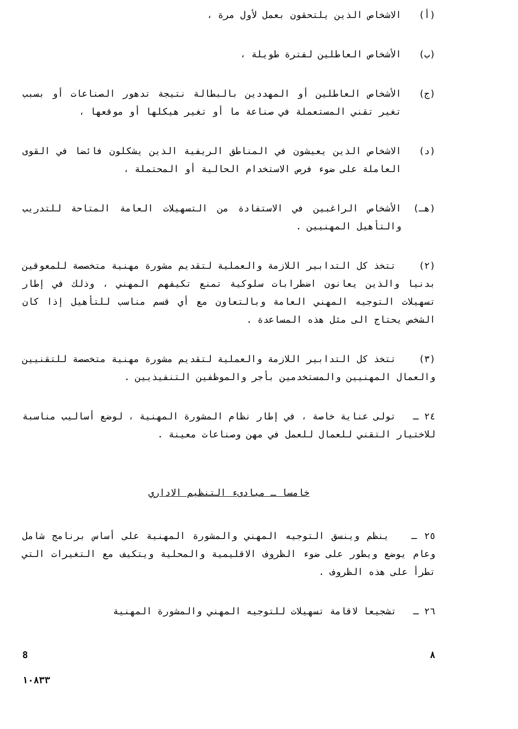(أ) الاشخاص الذين يلتحقون بعمل لأول مرة ،
(ب) الأشخاص العاطلين لفترة طويلة ،
(ج) الأشخاص العاطلين أو المهددين بالبطالة نتيجة تدهور الصناعات أو بسبب تغير تقني المستعملة في صناعة ما أو تغير هيكلها أو موقعها ،
(د) الاشخاص الذين يعيشون في المناطق الريفية الذين يشكلون فائضا في القوى العاملة على ضوء فرص الاستخدام الحالية أو المحتملة ،
(هـ) الأشخاص الراغبين في الاستفادة من التسهيلات العامة المتاحة للتدريب والتأهيل المهنيين .
(٢) تتخذ كل التدابير اللازمة والعملية لتقديم مشورة مهنية متخصصة للمعوقين بدنيا والذين يعانون اضطرابات سلوكية تمنع تكيفهم المهني ، وذلك في إطار تسهيلات التوجيه المهني العامة وبالتعاون مع أي قسم مناسب للتأهيل إذا كان الشخص يحتاج الى مثل هذه المساعدة .
(٣) تتخذ كل التدابير اللازمة والعملية لتقديم مشورة مهنية متخصصة للتقنيين والعمال المهنيين والمستخدمين بأجر والموظفين التنفيذيين .
٢٤ ـ تولى عناية خاصة ، في إطار نظام المشورة المهنية ، لوضع أساليب مناسبة للاختيار التقني للعمال للعمل في مهن وصناعات معينة .
خامسا ـ مبادىء التنظيم الاداري
٢٥ ـ ينظم وينسق التوجيه المهني والمشورة المهنية على أساس برنامج شامل وعام يوضع ويطور على ضوء الظروف الاقليمية والمحلية ويتكيف مع التغيرات التي تطرأ على هذه الظروف .
٢٦ ـ تشجيعا لاقامة تسهيلات للتوجيه المهني والمشورة المهنية
8 ٨
١٠٨٣٣